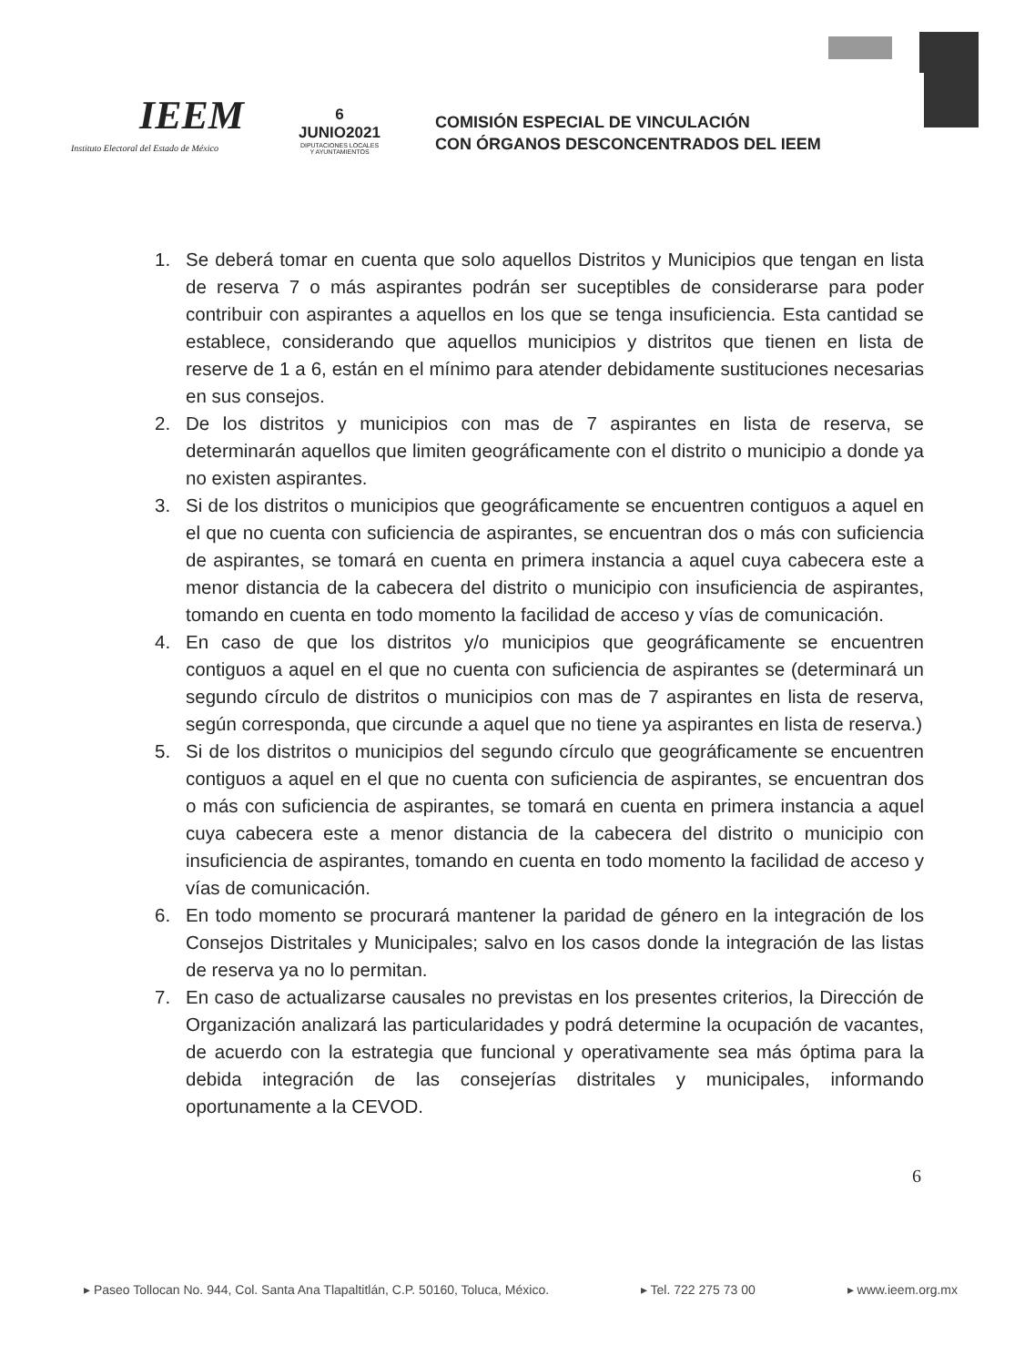IEEM
Instituto Electoral del Estado de México
6
JUNIO2021
DIPUTACIONES LOCALES
Y AYUNTAMIENTOS
COMISIÓN ESPECIAL DE VINCULACIÓN
CON ÓRGANOS DESCONCENTRADOS DEL IEEM
1. Se deberá tomar en cuenta que solo aquellos Distritos y Municipios que tengan en lista de reserva 7 o más aspirantes podrán ser suceptibles de considerarse para poder contribuir con aspirantes a aquellos en los que se tenga insuficiencia. Esta cantidad se establece, considerando que aquellos municipios y distritos que tienen en lista de reserve de 1 a 6, están en el mínimo para atender debidamente sustituciones necesarias en sus consejos.
2. De los distritos y municipios con mas de 7 aspirantes en lista de reserva, se determinarán aquellos que limiten geográficamente con el distrito o municipio a donde ya no existen aspirantes.
3. Si de los distritos o municipios que geográficamente se encuentren contiguos a aquel en el que no cuenta con suficiencia de aspirantes, se encuentran dos o más con suficiencia de aspirantes, se tomará en cuenta en primera instancia a aquel cuya cabecera este a menor distancia de la cabecera del distrito o municipio con insuficiencia de aspirantes, tomando en cuenta en todo momento la facilidad de acceso y vías de comunicación.
4. En caso de que los distritos y/o municipios que geográficamente se encuentren contiguos a aquel en el que no cuenta con suficiencia de aspirantes se (determinará un segundo círculo de distritos o municipios con mas de 7 aspirantes en lista de reserva, según corresponda, que circunde a aquel que no tiene ya aspirantes en lista de reserva.)
5. Si de los distritos o municipios del segundo círculo que geográficamente se encuentren contiguos a aquel en el que no cuenta con suficiencia de aspirantes, se encuentran dos o más con suficiencia de aspirantes, se tomará en cuenta en primera instancia a aquel cuya cabecera este a menor distancia de la cabecera del distrito o municipio con insuficiencia de aspirantes, tomando en cuenta en todo momento la facilidad de acceso y vías de comunicación.
6. En todo momento se procurará mantener la paridad de género en la integración de los Consejos Distritales y Municipales; salvo en los casos donde la integración de las listas de reserva ya no lo permitan.
7. En caso de actualizarse causales no previstas en los presentes criterios, la Dirección de Organización analizará las particularidades y podrá determine la ocupación de vacantes, de acuerdo con la estrategia que funcional y operativamente sea más óptima para la debida integración de las consejerías distritales y municipales, informando oportunamente a la CEVOD.
6
▸ Paseo Tollocan No. 944, Col. Santa Ana Tlapaltitlán, C.P. 50160, Toluca, México. ▸ Tel. 722 275 73 00 ▸ www.ieem.org.mx